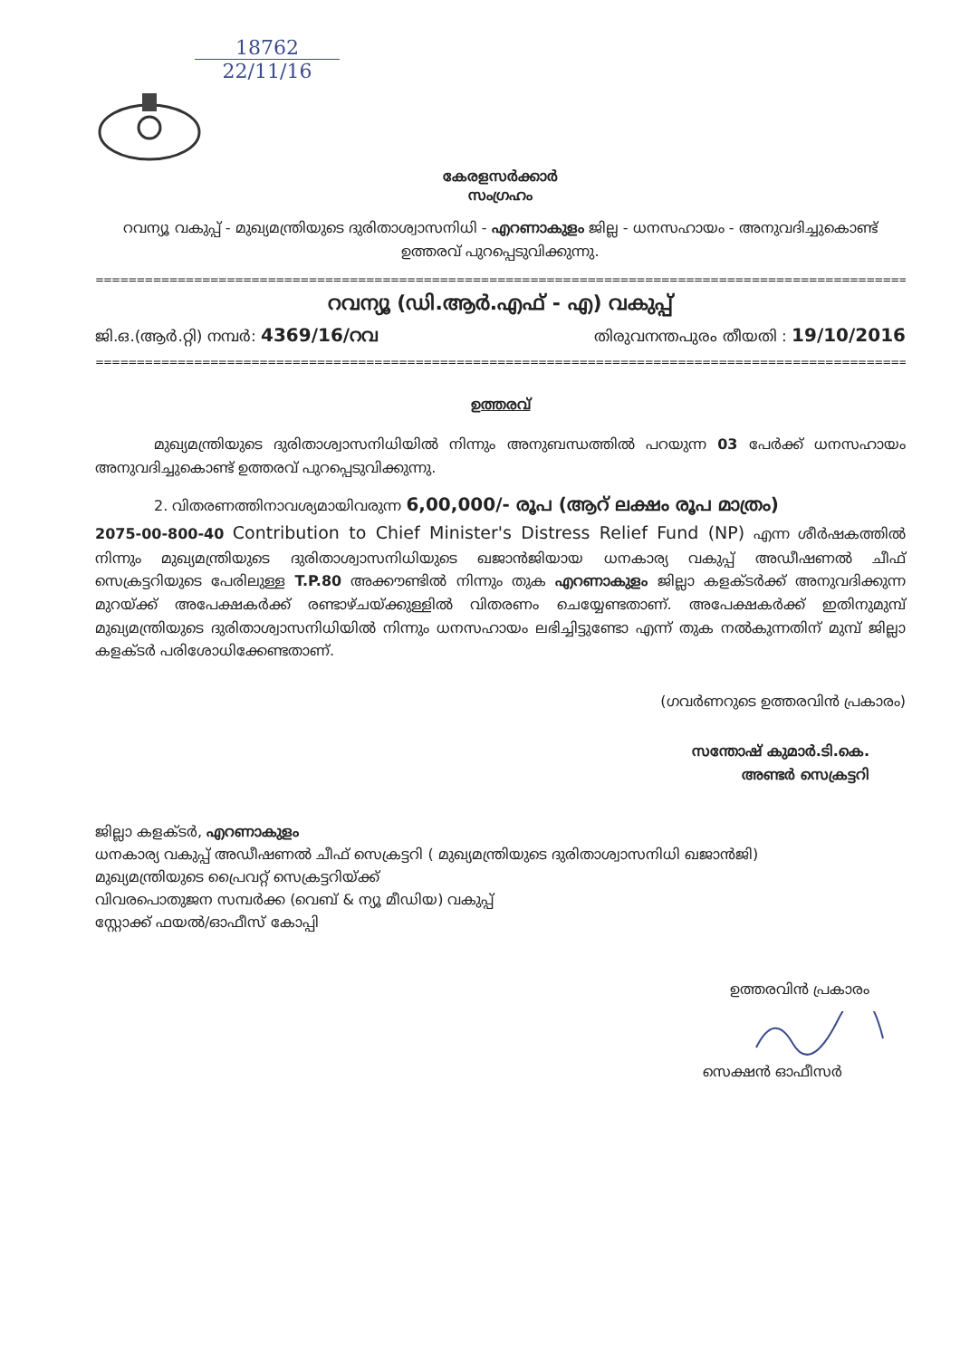18762
22/11/16
കേരളസർക്കാർ
സംഗ്രഹം
റവന്യൂ വകുപ്പ് - മുഖ്യമന്ത്രിയുടെ ദുരിതാശ്വാസനിധി - എറണാകുളം ജില്ല - ധനസഹായം - അനുവദിച്ചുകൊണ്ട് ഉത്തരവ് പുറപ്പെടുവിക്കുന്നു.
=====================================================================================================
റവന്യൂ (ഡി.ആർ.എഫ് - എ) വകുപ്പ്
ജി.ഒ.(ആർ.റ്റി) നമ്പർ: 4369/16/റവ തിരുവനന്തപുരം തീയതി : 19/10/2016
=====================================================================================================
ഉത്തരവ്
മുഖ്യമന്ത്രിയുടെ ദുരിതാശ്വാസനിധിയിൽ നിന്നും അനുബന്ധത്തിൽ പറയുന്ന 03 പേർക്ക് ധനസഹായം അനുവദിച്ചുകൊണ്ട് ഉത്തരവ് പുറപ്പെടുവിക്കുന്നു.
2. വിതരണത്തിനാവശ്യമായിവരുന്ന 6,00,000/- രൂപ (ആറ് ലക്ഷം രൂപ മാത്രം)
2075-00-800-40 Contribution to Chief Minister's Distress Relief Fund (NP) എന്ന ശീർഷകത്തിൽ നിന്നും മുഖ്യമന്ത്രിയുടെ ദുരിതാശ്വാസനിധിയുടെ ഖജാൻജിയായ ധനകാര്യ വകുപ്പ് അഡീഷണൽ ചീഫ് സെക്രട്ടറിയുടെ പേരിലുള്ള T.P.80 അക്കൗണ്ടിൽ നിന്നും തുക എറണാകുളം ജില്ലാ കളക്ടർക്ക് അനുവദിക്കുന്ന മുറയ്ക്ക് അപേക്ഷകർക്ക് രണ്ടാഴ്ചയ്ക്കുള്ളിൽ വിതരണം ചെയ്യേണ്ടതാണ്. അപേക്ഷകർക്ക് ഇതിനുമുമ്പ് മുഖ്യമന്ത്രിയുടെ ദുരിതാശ്വാസനിധിയിൽ നിന്നും ധനസഹായം ലഭിച്ചിട്ടുണ്ടോ എന്ന് തുക നൽകുന്നതിന് മുമ്പ് ജില്ലാ കളക്ടർ പരിശോധിക്കേണ്ടതാണ്.
(ഗവർണറുടെ ഉത്തരവിൻ പ്രകാരം)
സന്തോഷ് കുമാർ.ടി.കെ.
അണ്ടർ സെക്രട്ടറി
ജില്ലാ കളക്ടർ, എറണാകുളം
ധനകാര്യ വകുപ്പ് അഡീഷണൽ ചീഫ് സെക്രട്ടറി ( മുഖ്യമന്ത്രിയുടെ ദുരിതാശ്വാസനിധി ഖജാൻജി)
മുഖ്യമന്ത്രിയുടെ പ്രൈവറ്റ് സെക്രട്ടറിയ്ക്ക്
വിവരപൊതുജന സമ്പർക്ക (വെബ് & ന്യൂ മീഡിയ) വകുപ്പ്
സ്റ്റോക്ക് ഫയൽ/ഓഫീസ് കോപ്പി
ഉത്തരവിൻ പ്രകാരം
സെക്ഷൻ ഓഫീസർ